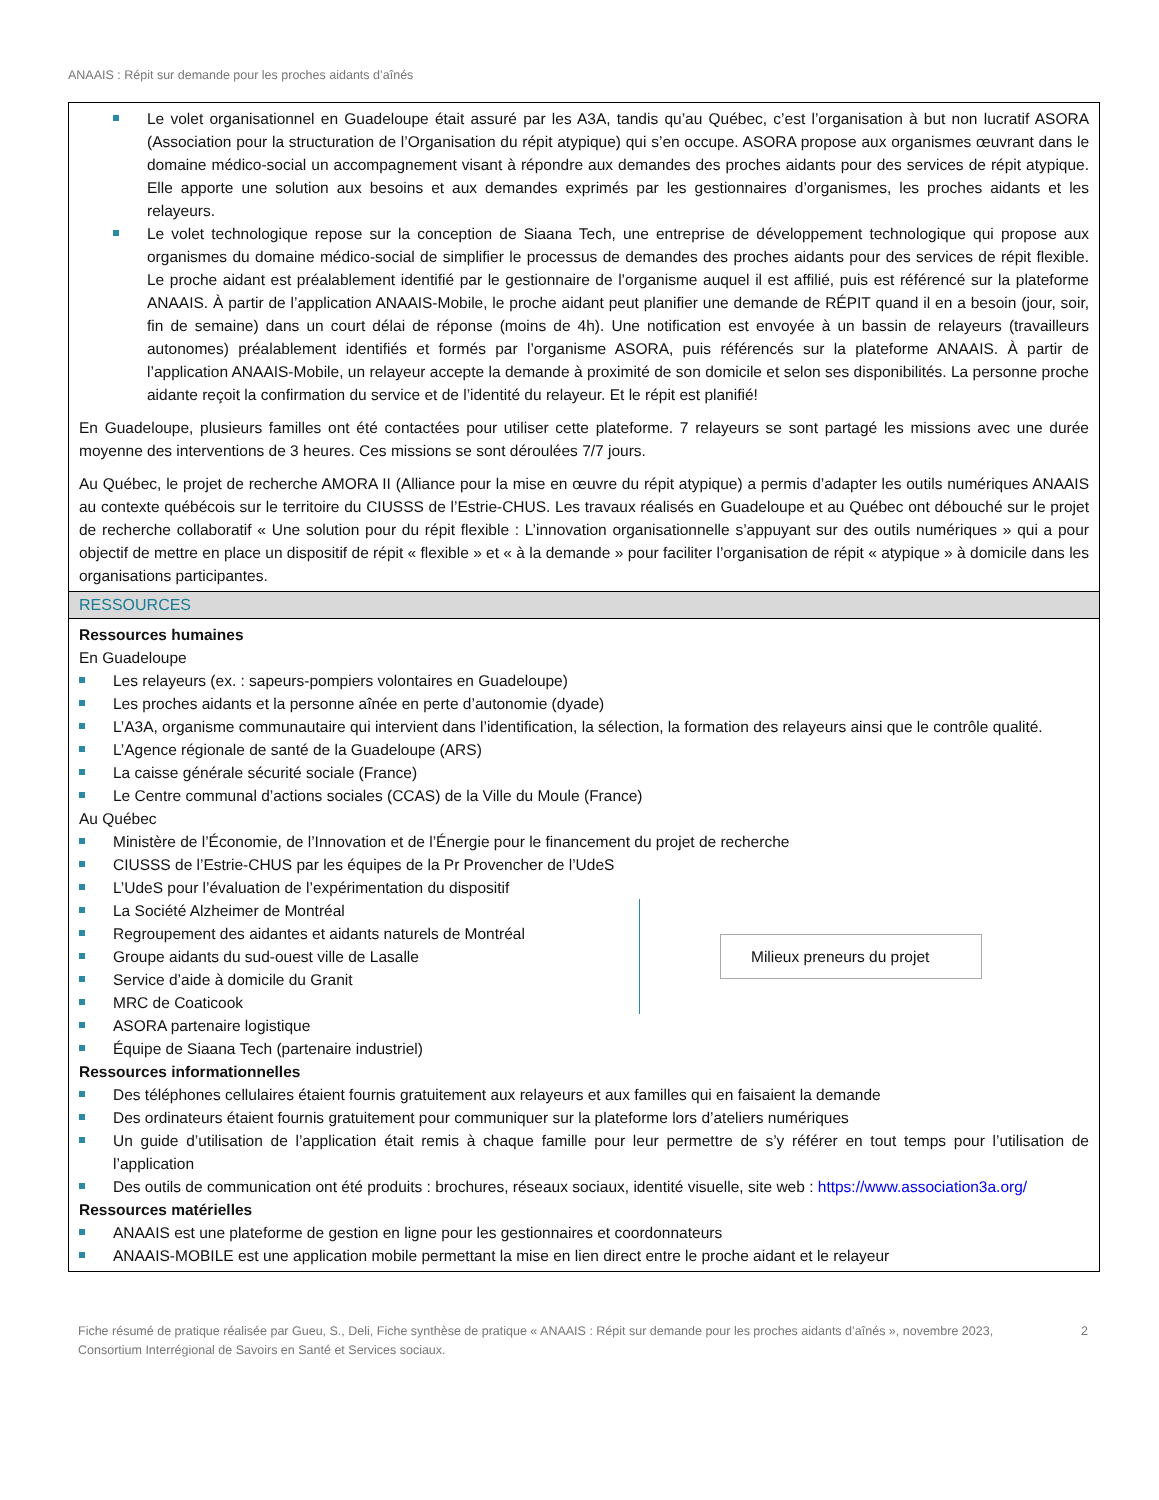ANAAIS : Répit sur demande pour les proches aidants d’aînés
Le volet organisationnel en Guadeloupe était assuré par les A3A, tandis qu’au Québec, c’est l’organisation à but non lucratif ASORA (Association pour la structuration de l’Organisation du répit atypique) qui s’en occupe. ASORA propose aux organismes œuvrant dans le domaine médico-social un accompagnement visant à répondre aux demandes des proches aidants pour des services de répit atypique. Elle apporte une solution aux besoins et aux demandes exprimés par les gestionnaires d’organismes, les proches aidants et les relayeurs.
Le volet technologique repose sur la conception de Siaana Tech, une entreprise de développement technologique qui propose aux organismes du domaine médico-social de simplifier le processus de demandes des proches aidants pour des services de répit flexible. Le proche aidant est préalablement identifié par le gestionnaire de l’organisme auquel il est affilié, puis est référencé sur la plateforme ANAAIS. À partir de l’application ANAAIS-Mobile, le proche aidant peut planifier une demande de RÉPIT quand il en a besoin (jour, soir, fin de semaine) dans un court délai de réponse (moins de 4h). Une notification est envoyée à un bassin de relayeurs (travailleurs autonomes) préalablement identifiés et formés par l’organisme ASORA, puis référencés sur la plateforme ANAAIS. À partir de l’application ANAAIS-Mobile, un relayeur accepte la demande à proximité de son domicile et selon ses disponibilités. La personne proche aidante reçoit la confirmation du service et de l’identité du relayeur. Et le répit est planifié!
En Guadeloupe, plusieurs familles ont été contactées pour utiliser cette plateforme. 7 relayeurs se sont partagé les missions avec une durée moyenne des interventions de 3 heures. Ces missions se sont déroulées 7/7 jours.
Au Québec, le projet de recherche AMORA II (Alliance pour la mise en œuvre du répit atypique) a permis d’adapter les outils numériques ANAAIS au contexte québécois sur le territoire du CIUSSS de l’Estrie-CHUS. Les travaux réalisés en Guadeloupe et au Québec ont débouché sur le projet de recherche collaboratif « Une solution pour du répit flexible : L’innovation organisationnelle s’appuyant sur des outils numériques » qui a pour objectif de mettre en place un dispositif de répit « flexible » et « à la demande » pour faciliter l’organisation de répit « atypique » à domicile dans les organisations participantes.
RESSOURCES
Ressources humaines
En Guadeloupe
Les relayeurs (ex. : sapeurs-pompiers volontaires en Guadeloupe)
Les proches aidants et la personne aînée en perte d’autonomie (dyade)
L’A3A, organisme communautaire qui intervient dans l’identification, la sélection, la formation des relayeurs ainsi que le contrôle qualité.
L’Agence régionale de santé de la Guadeloupe (ARS)
La caisse générale sécurité sociale (France)
Le Centre communal d’actions sociales (CCAS) de la Ville du Moule (France)
Au Québec
Ministère de l’Économie, de l’Innovation et de l’Énergie pour le financement du projet de recherche
CIUSSS de l’Estrie-CHUS par les équipes de la Pr Provencher de l’UdeS
L’UdeS pour l’évaluation de l’expérimentation du dispositif
La Société Alzheimer de Montréal
Regroupement des aidantes et aidants naturels de Montréal
Groupe aidants du sud-ouest ville de Lasalle
Service d’aide à domicile du Granit
MRC de Coaticook
Milieux preneurs du projet
ASORA partenaire logistique
Équipe de Siaana Tech (partenaire industriel)
Ressources informationnelles
Des téléphones cellulaires étaient fournis gratuitement aux relayeurs et aux familles qui en faisaient la demande
Des ordinateurs étaient fournis gratuitement pour communiquer sur la plateforme lors d’ateliers numériques
Un guide d’utilisation de l’application était remis à chaque famille pour leur permettre de s’y référer en tout temps pour l’utilisation de l’application
Des outils de communication ont été produits : brochures, réseaux sociaux, identité visuelle, site web : https://www.association3a.org/
Ressources matérielles
ANAAIS est une plateforme de gestion en ligne pour les gestionnaires et coordonnateurs
ANAAIS-MOBILE est une application mobile permettant la mise en lien direct entre le proche aidant et le relayeur
Fiche résumé de pratique réalisée par Gueu, S., Deli, Fiche synthèse de pratique « ANAAIS : Répit sur demande pour les proches aidants d’aînés », novembre 2023, Consortium Interrégional de Savoirs en Santé et Services sociaux.
2